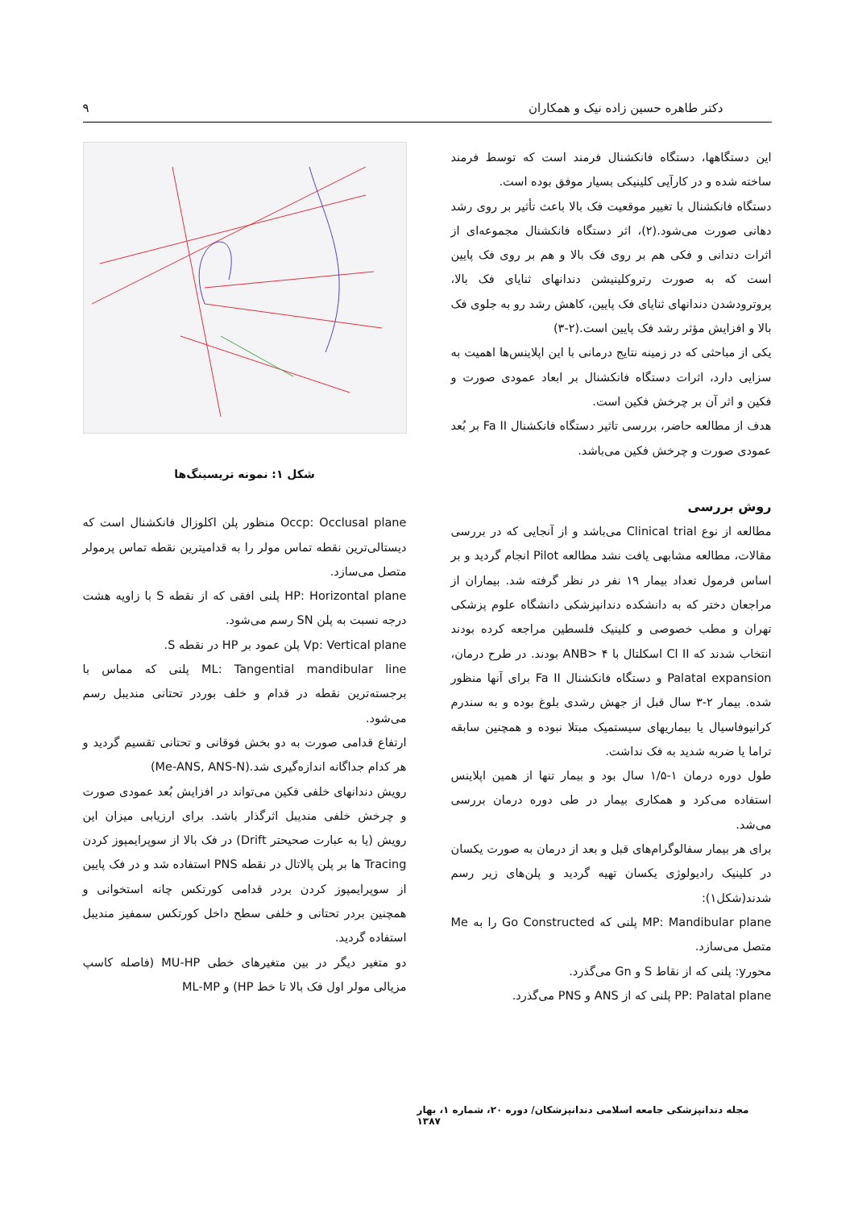دکتر طاهره حسین زاده نیک و همکاران ۹
این دستگاهها، دستگاه فانکشنال فرمند است که توسط فرمند ساخته شده و در کارآیی کلینیکی بسیار موفق بوده است.
دستگاه فانکشنال با تغییر موقعیت فک بالا باعث تأثیر بر روی رشد دهانی صورت می‌شود.(۲)، اثر دستگاه فانکشنال مجموعه‌ای از اثرات دندانی و فکی هم بر روی فک بالا و هم بر روی فک پایین است که به صورت رتروکلینیشن دندانهای ثنایای فک بالا، پروترودشدن دندانهای ثنایای فک پایین، کاهش رشد رو به جلوی فک بالا و افزایش مؤثر رشد فک پایین است.(۲-۳)
یکی از مباحثی که در زمینه نتایج درمانی با این اپلاینس‌ها اهمیت به سزایی دارد، اثرات دستگاه فانکشنال بر ابعاد عمودی صورت و فکین و اثر آن بر چرخش فکین است.
هدف از مطالعه حاضر، بررسی تاثیر دستگاه فانکشنال Fa II بر بُعد عمودی صورت و چرخش فکین می‌باشد.
روش بررسی
مطالعه از نوع Clinical trial می‌باشد و از آنجایی که در بررسی مقالات، مطالعه مشابهی یافت نشد مطالعه Pilot انجام گردید و بر اساس فرمول تعداد بیمار ۱۹ نفر در نظر گرفته شد. بیماران از مراجعان دختر که به دانشکده دندانپزشکی دانشگاه علوم پزشکی تهران و مطب خصوصی و کلینیک فلسطین مراجعه کرده بودند انتخاب شدند که Cl II اسکلتال با ANB> ۴ بودند. در طرح درمان، Palatal expansion و دستگاه فانکشنال Fa II برای آنها منظور شده. بیمار ۲-۳ سال قبل از جهش رشدی بلوغ بوده و به سندرم کرانیوفاسیال یا بیماریهای سیستمیک مبتلا نبوده و همچنین سابقه تراما یا ضربه شدید به فک نداشت.
طول دوره درمان ۱-۱/۵ سال بود و بیمار تنها از همین اپلاینس استفاده می‌کرد و همکاری بیمار در طی دوره درمان بررسی می‌شد.
برای هر بیمار سفالوگرام‌های قبل و بعد از درمان به صورت یکسان در کلینیک رادیولوژی یکسان تهیه گردید و پلن‌های زیر رسم شدند(شکل۱):
MP: Mandibular plane پلنی که Go Constructed را به Me متصل می‌سازد.
محورy: پلنی که از نقاط S و Gn می‌گذرد.
PP: Palatal plane پلنی که از ANS و PNS می‌گذرد.
شکل ۱: نمونه تریسینگ‌ها
Occp: Occlusal plane منظور پلن اکلوزال فانکشنال است که دیستالی‌ترین نقطه تماس مولر را به قدامیترین نقطه تماس پرمولر متصل می‌سازد.
HP: Horizontal plane پلنی افقی که از نقطه S با زاویه هشت درجه نسبت به پلن SN رسم می‌شود.
Vp: Vertical plane پلن عمود بر HP در نقطه S.
ML: Tangential mandibular line پلنی که مماس با برجسته‌ترین نقطه در قدام و خلف بوردر تحتانی مندیبل رسم می‌شود.
ارتفاع قدامی صورت به دو بخش فوقانی و تحتانی تقسیم گردید و هر کدام جداگانه اندازه‌گیری شد.(Me-ANS, ANS-N)
رویش دندانهای خلفی فکین می‌تواند در افزایش بُعد عمودی صورت و چرخش خلفی مندیبل اثرگذار باشد. برای ارزیابی میزان این رویش (یا به عبارت صحیحتر Drift) در فک بالا از سوپرایمپوز کردن Tracing ها بر پلن پالاتال در نقطه PNS استفاده شد و در فک پایین از سوپرایمپوز کردن بردر قدامی کورتکس چانه استخوانی و همچنین بردر تحتانی و خلفی سطح داخل کورتکس سمفیز مندیبل استفاده گردید.
دو متغیر دیگر در بین متغیرهای خطی MU-HP (فاصله کاسپ مزیالی مولر اول فک بالا تا خط HP) و ML-MP
مجله دندانپزشکی جامعه اسلامی دندانپزشکان/ دوره ۲۰، شماره ۱، بهار ۱۳۸۷